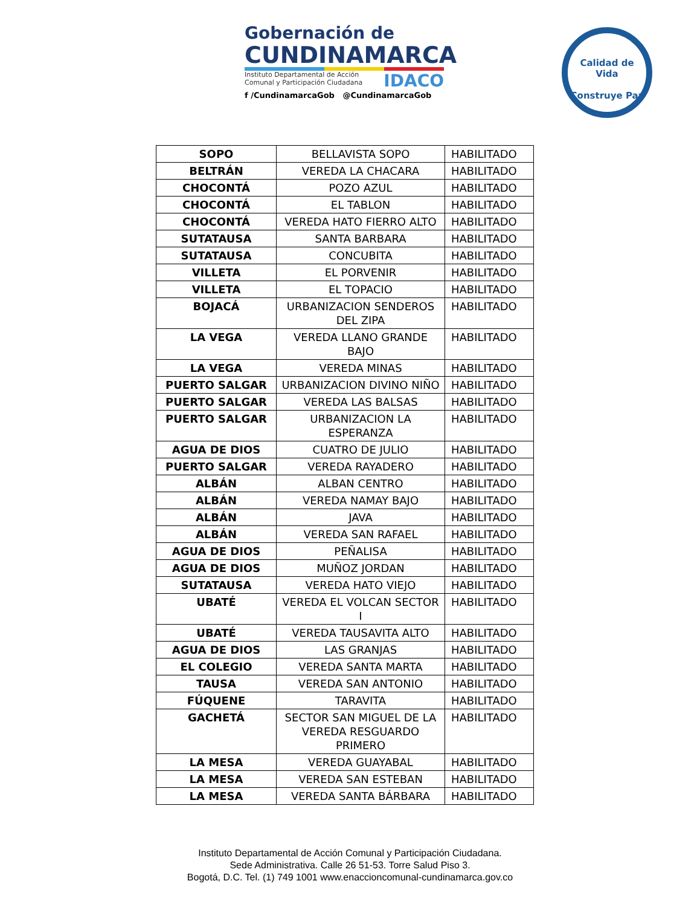Gobernación de
CUNDINAMARCA
IDACO
Instituto Departamental de Acción
Comunal y Participación Ciudadana
f /CundinamarcaGob @CundinamarcaGob
Calidad de Vida
Construye Paz
| SOPO | BELLAVISTA SOPO | HABILITADO |
| BELTRÁN | VEREDA LA CHACARA | HABILITADO |
| CHOCONTÁ | POZO AZUL | HABILITADO |
| CHOCONTÁ | EL TABLON | HABILITADO |
| CHOCONTÁ | VEREDA HATO FIERRO ALTO | HABILITADO |
| SUTATAUSA | SANTA BARBARA | HABILITADO |
| SUTATAUSA | CONCUBITA | HABILITADO |
| VILLETA | EL PORVENIR | HABILITADO |
| VILLETA | EL TOPACIO | HABILITADO |
| BOJACÁ | URBANIZACION SENDEROS DEL ZIPA | HABILITADO |
| LA VEGA | VEREDA LLANO GRANDE BAJO | HABILITADO |
| LA VEGA | VEREDA MINAS | HABILITADO |
| PUERTO SALGAR | URBANIZACION DIVINO NIÑO | HABILITADO |
| PUERTO SALGAR | VEREDA LAS BALSAS | HABILITADO |
| PUERTO SALGAR | URBANIZACION LA ESPERANZA | HABILITADO |
| AGUA DE DIOS | CUATRO DE JULIO | HABILITADO |
| PUERTO SALGAR | VEREDA RAYADERO | HABILITADO |
| ALBÁN | ALBAN CENTRO | HABILITADO |
| ALBÁN | VEREDA NAMAY BAJO | HABILITADO |
| ALBÁN | JAVA | HABILITADO |
| ALBÁN | VEREDA SAN RAFAEL | HABILITADO |
| AGUA DE DIOS | PEÑALISA | HABILITADO |
| AGUA DE DIOS | MUÑOZ JORDAN | HABILITADO |
| SUTATAUSA | VEREDA HATO VIEJO | HABILITADO |
| UBATÉ | VEREDA EL VOLCAN SECTOR I | HABILITADO |
| UBATÉ | VEREDA TAUSAVITA ALTO | HABILITADO |
| AGUA DE DIOS | LAS GRANJAS | HABILITADO |
| EL COLEGIO | VEREDA SANTA MARTA | HABILITADO |
| TAUSA | VEREDA SAN ANTONIO | HABILITADO |
| FÚQUENE | TARAVITA | HABILITADO |
| GACHETÁ | SECTOR SAN MIGUEL DE LA VEREDA RESGUARDO PRIMERO | HABILITADO |
| LA MESA | VEREDA GUAYABAL | HABILITADO |
| LA MESA | VEREDA SAN ESTEBAN | HABILITADO |
| LA MESA | VEREDA SANTA BÁRBARA | HABILITADO |
Instituto Departamental de Acción Comunal y Participación Ciudadana.
Sede Administrativa. Calle 26 51-53. Torre Salud Piso 3.
Bogotá, D.C. Tel. (1) 749 1001 www.enaccioncomunal-cundinamarca.gov.co